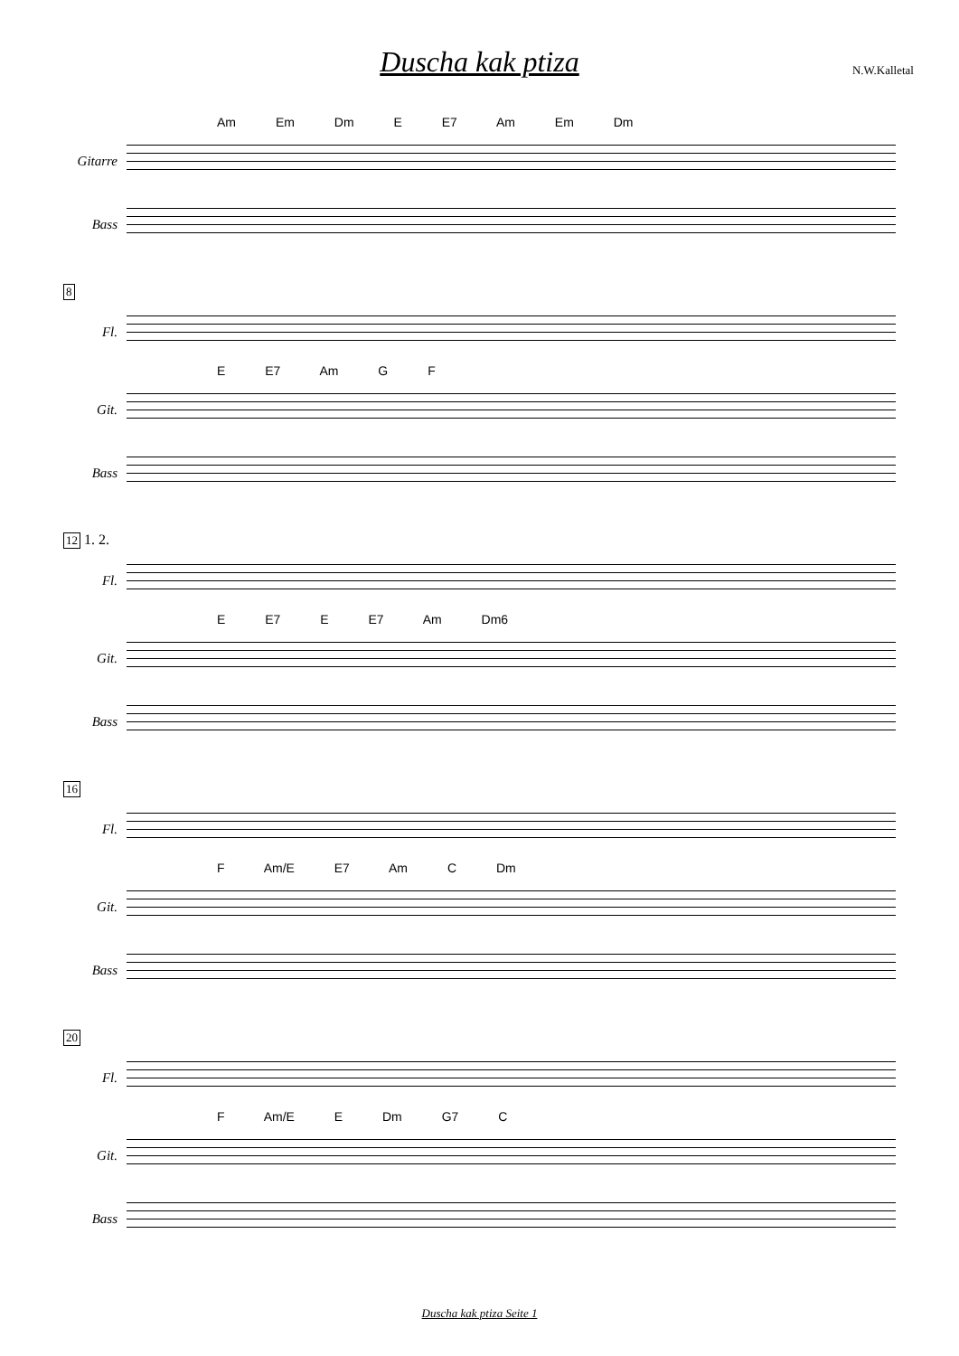Duscha kak ptiza
N.W.Kalletal
Am Em Dm E E7 Am Em Dm
Gitarre
Bass
8
Fl.
E E7 Am G F
Git.
Bass
12 1. 2.
Fl.
E E7 E E7 Am Dm6
Git.
Bass
16
Fl.
F Am/E E7 Am C Dm
Git.
Bass
20
Fl.
F Am/E E Dm G7 C
Git.
Bass
Duscha kak ptiza Seite 1